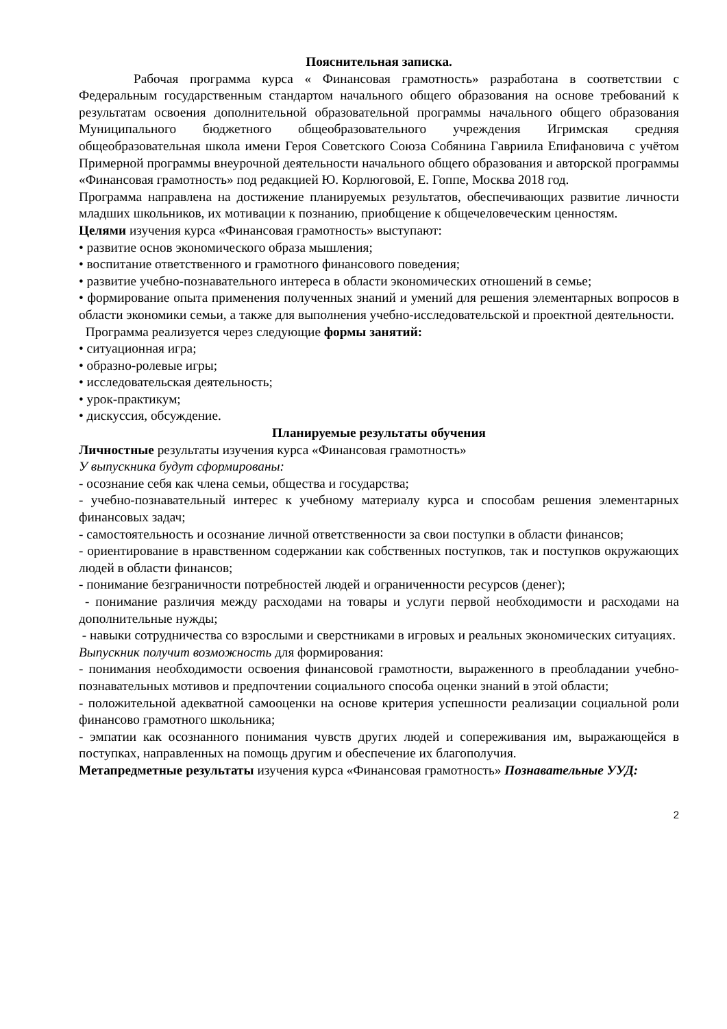Пояснительная записка.
Рабочая программа курса « Финансовая грамотность» разработана в соответствии с Федеральным государственным стандартом начального общего образования на основе требований к результатам освоения дополнительной образовательной программы начального общего образования Муниципального бюджетного общеобразовательного учреждения Игримская средняя общеобразовательная школа имени Героя Советского Союза Собянина Гавриила Епифановича с учётом Примерной программы внеурочной деятельности начального общего образования и авторской программы «Финансовая грамотность» под редакцией Ю. Корлюговой, Е. Гоппе, Москва 2018 год.
Программа направлена на достижение планируемых результатов, обеспечивающих развитие личности младших школьников, их мотивации к познанию, приобщение к общечеловеческим ценностям.
Целями изучения курса «Финансовая грамотность» выступают:
• развитие основ экономического образа мышления;
• воспитание ответственного и грамотного финансового поведения;
• развитие учебно-познавательного интереса в области экономических отношений в семье;
• формирование опыта применения полученных знаний и умений для решения элементарных вопросов в области экономики семьи, а также для выполнения учебно-исследовательской и проектной деятельности.
Программа реализуется через следующие формы занятий:
• ситуационная игра;
• образно-ролевые игры;
• исследовательская деятельность;
• урок-практикум;
• дискуссия, обсуждение.
Планируемые результаты обучения
Личностные результаты изучения курса «Финансовая грамотность»
У выпускника будут сформированы:
- осознание себя как члена семьи, общества и государства;
- учебно-познавательный интерес к учебному материалу курса и способам решения элементарных финансовых задач;
- самостоятельность и осознание личной ответственности за свои поступки в области финансов;
- ориентирование в нравственном содержании как собственных поступков, так и поступков окружающих людей в области финансов;
- понимание безграничности потребностей людей и ограниченности ресурсов (денег);
- понимание различия между расходами на товары и услуги первой необходимости и расходами на дополнительные нужды;
- навыки сотрудничества со взрослыми и сверстниками в игровых и реальных экономических ситуациях.
Выпускник получит возможность для формирования:
- понимания необходимости освоения финансовой грамотности, выраженного в преобладании учебно-познавательных мотивов и предпочтении социального способа оценки знаний в этой области;
- положительной адекватной самооценки на основе критерия успешности реализации социальной роли финансово грамотного школьника;
- эмпатии как осознанного понимания чувств других людей и сопереживания им, выражающейся в поступках, направленных на помощь другим и обеспечение их благополучия.
Метапредметные результаты изучения курса «Финансовая грамотность» Познавательные УУД:
2